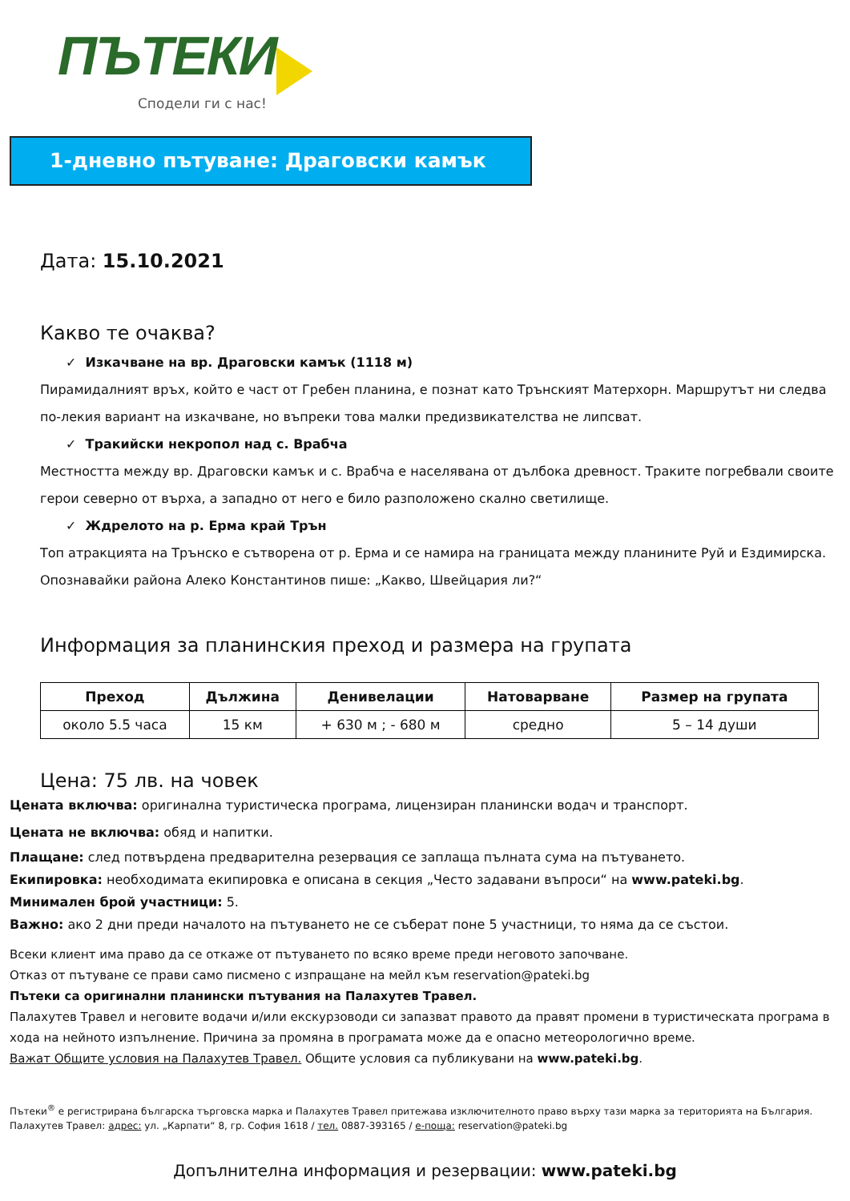ПЪТЕКИ
Сподели ги с нас!
1-дневно пътуване: Драговски камък
Дата: 15.10.2021
Какво те очаква?
✓ Изкачване на вр. Драговски камък (1118 м)
Пирамидалният връх, който е част от Гребен планина, е познат като Трънският Матерхорн. Маршрутът ни следва по-лекия вариант на изкачване, но въпреки това малки предизвикателства не липсват.
✓ Тракийски некропол над с. Врабча
Местността между вр. Драговски камък и с. Врабча е населявана от дълбока древност. Траките погребвали своите герои северно от върха, а западно от него е било разположено скално светилище.
✓ Ждрелото на р. Ерма край Трън
Топ атракцията на Трънско е сътворена от р. Ерма и се намира на границата между планините Руй и Ездимирска. Опознавайки района Алеко Константинов пише: „Какво, Швейцария ли?“
Информация за планинския преход и размера на групата
| Преход | Дължина | Денивелации | Натоварване | Размер на групата |
| --- | --- | --- | --- | --- |
| около 5.5 часа | 15 км | + 630 м ; - 680 м | средно | 5 – 14 души |
Цена: 75 лв. на човек
Цената включва: оригинална туристическа програма, лицензиран планински водач и транспорт.
Цената не включва: обяд и напитки.
Плащане: след потвърдена предварителна резервация се заплаща пълната сума на пътуването.
Екипировка: необходимата екипировка е описана в секция „Често задавани въпроси“ на www.pateki.bg.
Минимален брой участници: 5.
Важно: ако 2 дни преди началото на пътуването не се съберат поне 5 участници, то няма да се състои.
Всеки клиент има право да се откаже от пътуването по всяко време преди неговото започване.
Отказ от пътуване се прави само писмено с изпращане на мейл към reservation@pateki.bg
Пътеки са оригинални планински пътувания на Палахутев Травел.
Палахутев Травел и неговите водачи и/или екскурзоводи си запазват правото да правят промени в туристическата програма в хода на нейното изпълнение. Причина за промяна в програмата може да е опасно метеорологично време.
Важат Общите условия на Палахутев Травел. Общите условия са публикувани на www.pateki.bg.
Пътеки<sup>®</sup> е регистрирана българска търговска марка и Палахутев Травел притежава изключителното право върху тази марка за територията на България.
Палахутев Травел: адрес: ул. „Карпати“ 8, гр. София 1618 / тел. 0887-393165 / е-поща: reservation@pateki.bg
Допълнителна информация и резервации: www.pateki.bg